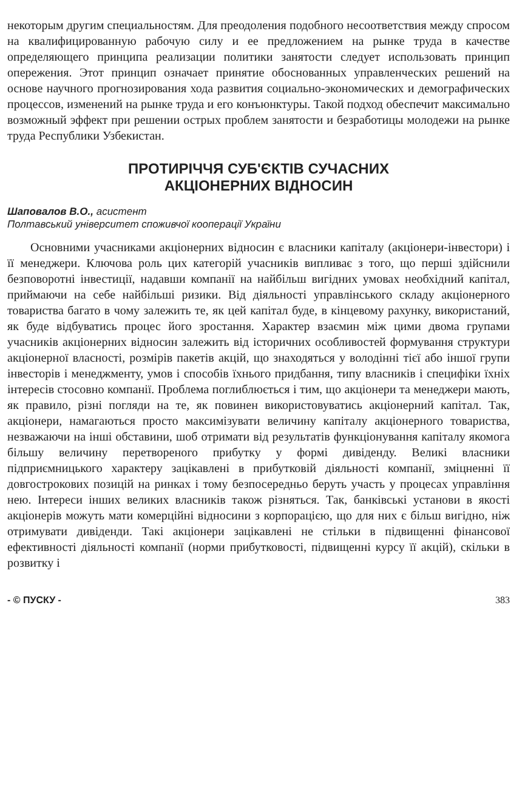некоторым другим специальностям. Для преодоления подобного несоответствия между спросом на квалифицированную рабочую силу и ее предложением на рынке труда в качестве определяющего принципа реализации политики занятости следует использовать принцип опережения. Этот принцип означает принятие обоснованных управленческих решений на основе научного прогнозирования хода развития социально-экономических и демографических процессов, изменений на рынке труда и его конъюнктуры. Такой подход обеспечит максимально возможный эффект при решении острых проблем занятости и безработицы молодежи на рынке труда Республики Узбекистан.
ПРОТИРІЧЧЯ СУБ'ЄКТІВ СУЧАСНИХ
АКЦІОНЕРНИХ ВІДНОСИН
Шаповалов В.О., асистент
Полтавський університет споживчої кооперації України
Основними учасниками акціонерних відносин є власники капіталу (акціонери-інвестори) і її менеджери. Ключова роль цих категорій учасників випливає з того, що перші здійснили безповоротні інвестиції, надавши компанії на найбільш вигідних умовах необхідний капітал, приймаючи на себе найбільші ризики. Від діяльності управлінського складу акціонерного товариства багато в чому залежить те, як цей капітал буде, в кінцевому рахунку, використаний, як буде відбуватись процес його зростання. Характер взаємин між цими двома групами учасників акціонерних відносин залежить від історичних особливостей формування структури акціонерної власності, розмірів пакетів акцій, що знаходяться у володінні тієї або іншої групи інвесторів і менеджменту, умов і способів їхнього придбання, типу власників і специфіки їхніх інтересів стосовно компанії. Проблема поглиблюється і тим, що акціонери та менеджери мають, як правило, різні погляди на те, як повинен використовуватись акціонерний капітал. Так, акціонери, намагаються просто максимізувати величину капіталу акціонерного товариства, незважаючи на інші обставини, шоб отримати від результатів функціонування капіталу якомога більшу величину перетвореного прибутку у формі дивіденду. Великі власники підприємницького характеру зацікавлені в прибутковій діяльності компанії, зміцненні її довгострокових позицій на ринках і тому безпосередньо беруть участь у процесах управління нею. Інтереси інших великих власників також різняться. Так, банківські установи в якості акціонерів можуть мати комерційні відносини з корпорацією, що для них є більш вигідно, ніж отримувати дивіденди. Такі акціонери зацікавлені не стільки в підвищенні фінансової ефективності діяльності компанії (норми прибутковості, підвищенні курсу її акцій), скільки в розвитку і
- © ПУСКУ - 383